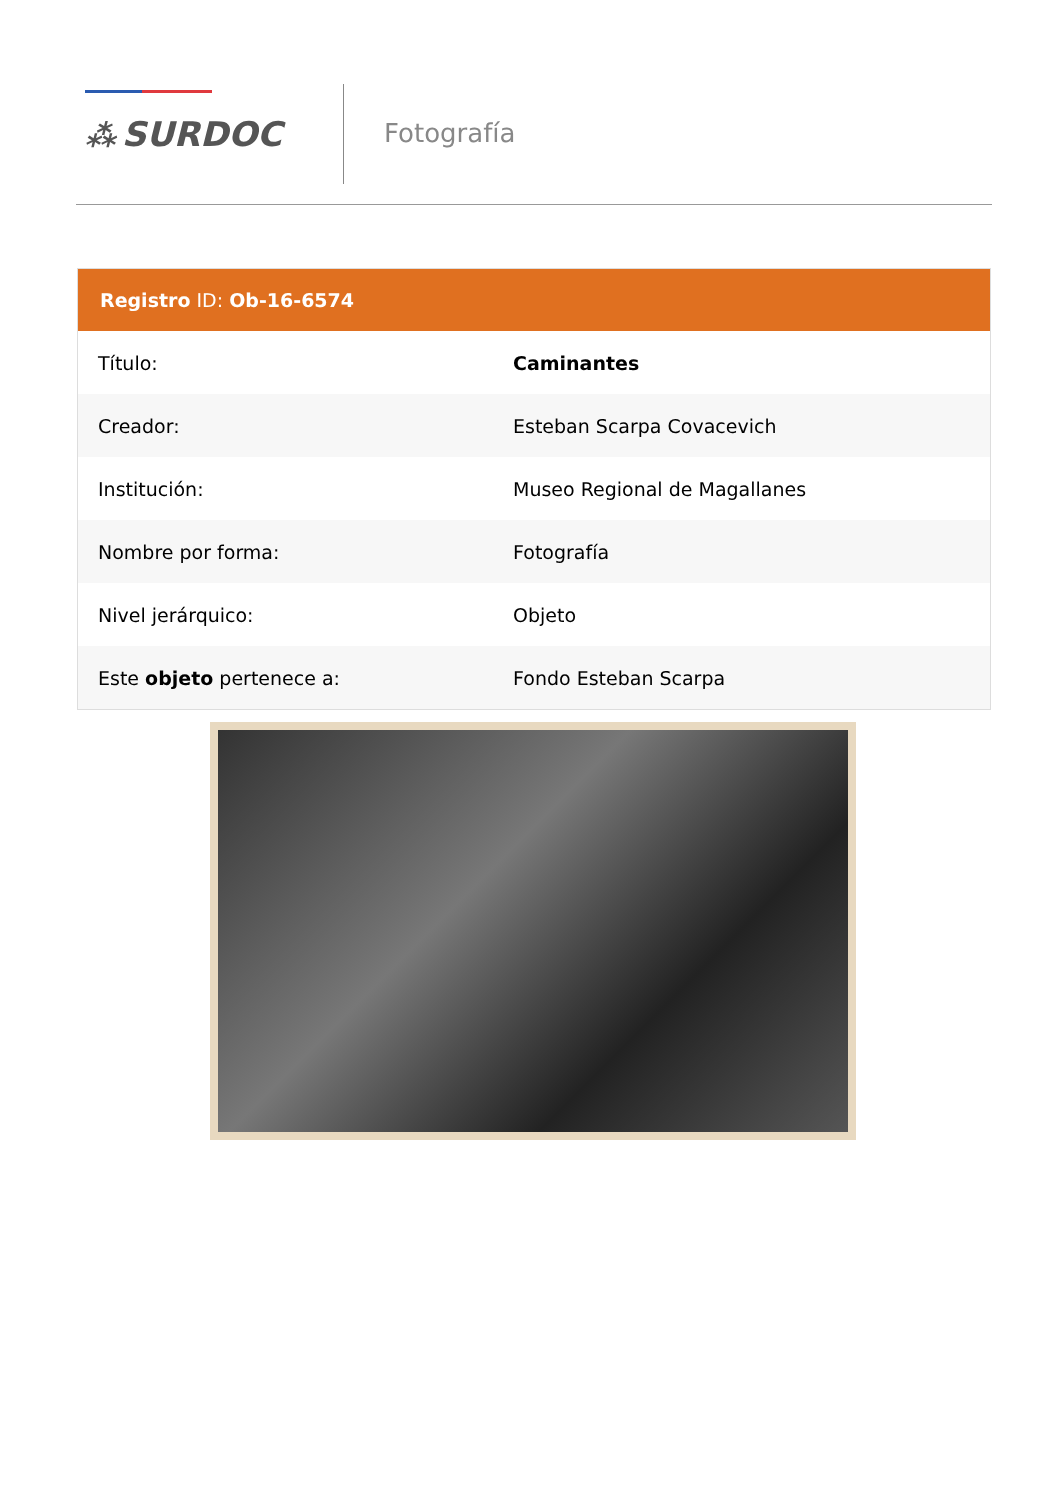⁂ SURDOC Fotografía
Registro ID: Ob-16-6574
| Título: | Caminantes |
| Creador: | Esteban Scarpa Covacevich |
| Institución: | Museo Regional de Magallanes |
| Nombre por forma: | Fotografía |
| Nivel jerárquico: | Objeto |
| Este objeto pertenece a: | Fondo Esteban Scarpa |